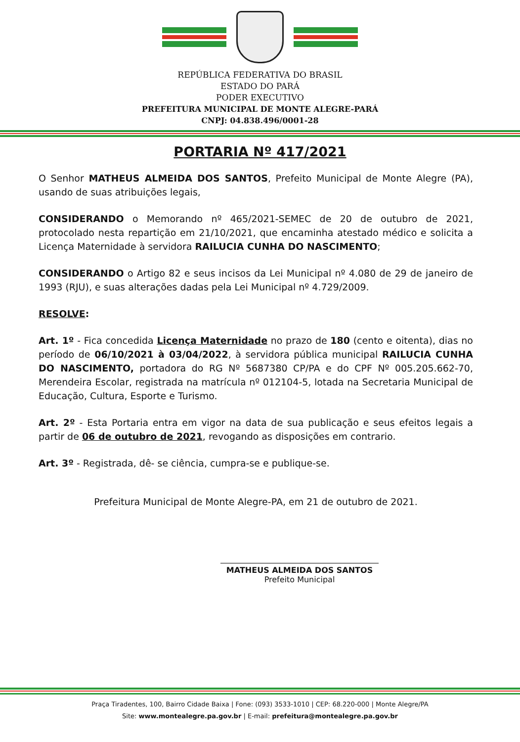REPÚBLICA FEDERATIVA DO BRASIL
ESTADO DO PARÁ
PODER EXECUTIVO
PREFEITURA MUNICIPAL DE MONTE ALEGRE-PARÁ
CNPJ: 04.838.496/0001-28
PORTARIA Nº 417/2021
O Senhor MATHEUS ALMEIDA DOS SANTOS, Prefeito Municipal de Monte Alegre (PA), usando de suas atribuições legais,
CONSIDERANDO o Memorando nº 465/2021-SEMEC de 20 de outubro de 2021, protocolado nesta repartição em 21/10/2021, que encaminha atestado médico e solicita a Licença Maternidade à servidora RAILUCIA CUNHA DO NASCIMENTO;
CONSIDERANDO o Artigo 82 e seus incisos da Lei Municipal nº 4.080 de 29 de janeiro de 1993 (RJU), e suas alterações dadas pela Lei Municipal nº 4.729/2009.
RESOLVE:
Art. 1º - Fica concedida Licença Maternidade no prazo de 180 (cento e oitenta), dias no período de 06/10/2021 à 03/04/2022, à servidora pública municipal RAILUCIA CUNHA DO NASCIMENTO, portadora do RG Nº 5687380 CP/PA e do CPF Nº 005.205.662-70, Merendeira Escolar, registrada na matrícula nº 012104-5, lotada na Secretaria Municipal de Educação, Cultura, Esporte e Turismo.
Art. 2º - Esta Portaria entra em vigor na data de sua publicação e seus efeitos legais a partir de 06 de outubro de 2021, revogando as disposições em contrario.
Art. 3º - Registrada, dê- se ciência, cumpra-se e publique-se.
Prefeitura Municipal de Monte Alegre-PA, em 21 de outubro de 2021.
MATHEUS ALMEIDA DOS SANTOS
Prefeito Municipal
Praça Tiradentes, 100, Bairro Cidade Baixa | Fone: (093) 3533-1010 | CEP: 68.220-000 | Monte Alegre/PA
Site: www.montealegre.pa.gov.br | E-mail: prefeitura@montealegre.pa.gov.br